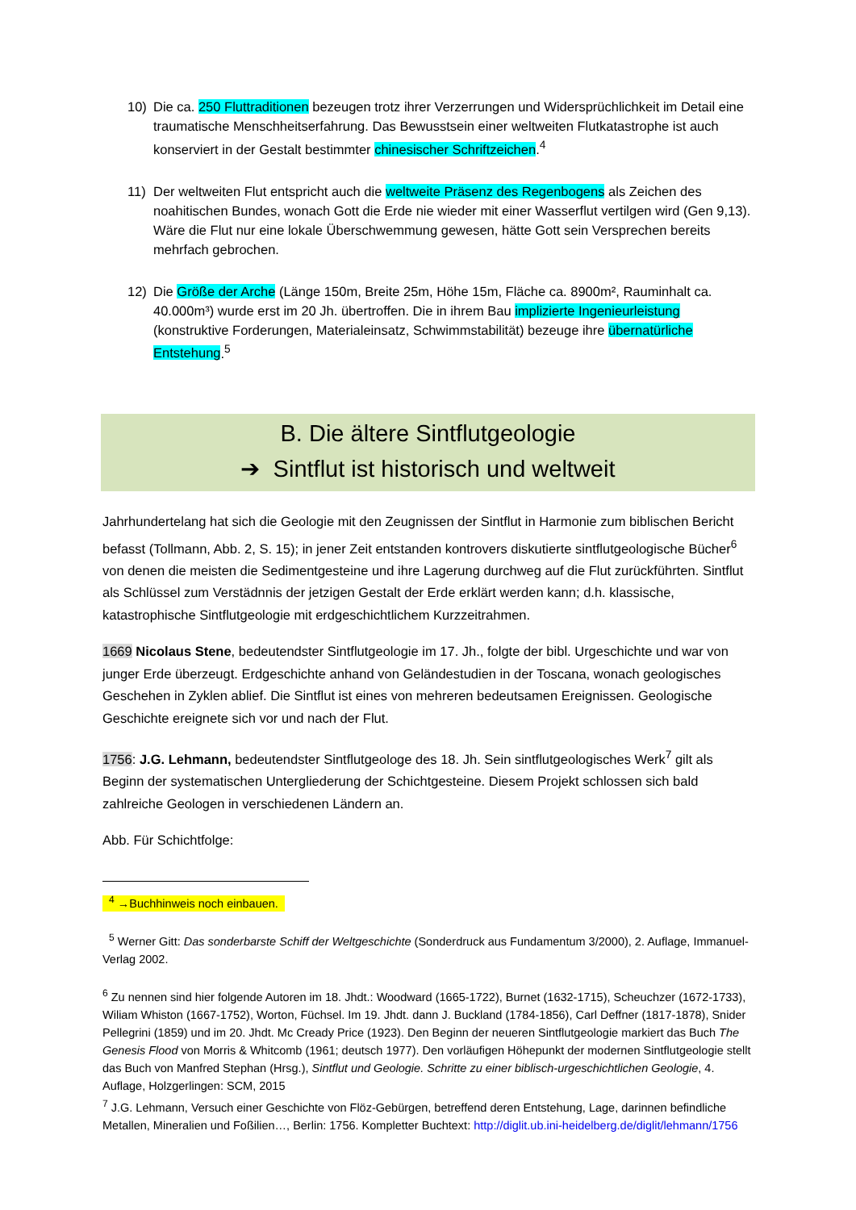10) Die ca. 250 Fluttraditionen bezeugen trotz ihrer Verzerrungen und Widersprüchlichkeit im Detail eine traumatische Menschheitserfahrung. Das Bewusstsein einer weltweiten Flutkatastrophe ist auch konserviert in der Gestalt bestimmter chinesischer Schriftzeichen.<sup>4</sup>
11) Der weltweiten Flut entspricht auch die weltweite Präsenz des Regenbogens als Zeichen des noahitischen Bundes, wonach Gott die Erde nie wieder mit einer Wasserflut vertilgen wird (Gen 9,13). Wäre die Flut nur eine lokale Überschwemmung gewesen, hätte Gott sein Versprechen bereits mehrfach gebrochen.
12) Die Größe der Arche (Länge 150m, Breite 25m, Höhe 15m, Fläche ca. 8900m², Rauminhalt ca. 40.000m³) wurde erst im 20 Jh. übertroffen. Die in ihrem Bau implizierte Ingenieurleistung (konstruktive Forderungen, Materialeinsatz, Schwimmstabilität) bezeuge ihre übernatürliche Entstehung.<sup>5</sup>
B. Die ältere Sintflutgeologie
➔ Sintflut ist historisch und weltweit
Jahrhundertelang hat sich die Geologie mit den Zeugnissen der Sintflut in Harmonie zum biblischen Bericht befasst (Tollmann, Abb. 2, S. 15); in jener Zeit entstanden kontrovers diskutierte sintflutgeologische Bücher<sup>6</sup> von denen die meisten die Sedimentgesteine und ihre Lagerung durchweg auf die Flut zurückführten. Sintflut als Schlüssel zum Verstädnnis der jetzigen Gestalt der Erde erklärt werden kann; d.h. klassische, katastrophische Sintflutgeologie mit erdgeschichtlichem Kurzzeitrahmen.
1669 Nicolaus Stene, bedeutendster Sintflutgeologie im 17. Jh., folgte der bibl. Urgeschichte und war von junger Erde überzeugt. Erdgeschichte anhand von Geländestudien in der Toscana, wonach geologisches Geschehen in Zyklen ablief. Die Sintflut ist eines von mehreren bedeutsamen Ereignissen. Geologische Geschichte ereignete sich vor und nach der Flut.
1756: J.G. Lehmann, bedeutendster Sintflutgeologe des 18. Jh. Sein sintflutgeologisches Werk<sup>7</sup> gilt als Beginn der systematischen Untergliederung der Schichtgesteine. Diesem Projekt schlossen sich bald zahlreiche Geologen in verschiedenen Ländern an.
Abb. Für Schichtfolge:
<sup>4</sup> →Buchhinweis noch einbauen.
<sup>5</sup> Werner Gitt: Das sonderbarste Schiff der Weltgeschichte (Sonderdruck aus Fundamentum 3/2000), 2. Auflage, Immanuel-Verlag 2002.
<sup>6</sup> Zu nennen sind hier folgende Autoren im 18. Jhdt.: Woodward (1665-1722), Burnet (1632-1715), Scheuchzer (1672-1733), Wiliam Whiston (1667-1752), Worton, Füchsel. Im 19. Jhdt. dann J. Buckland (1784-1856), Carl Deffner (1817-1878), Snider Pellegrini (1859) und im 20. Jhdt. Mc Cready Price (1923). Den Beginn der neueren Sintflutgeologie markiert das Buch The Genesis Flood von Morris & Whitcomb (1961; deutsch 1977). Den vorläufigen Höhepunkt der modernen Sintflutgeologie stellt das Buch von Manfred Stephan (Hrsg.), Sintflut und Geologie. Schritte zu einer biblisch-urgeschichtlichen Geologie, 4. Auflage, Holzgerlingen: SCM, 2015
<sup>7</sup> J.G. Lehmann, Versuch einer Geschichte von Flöz-Gebürgen, betreffend deren Entstehung, Lage, darinnen befindliche Metallen, Mineralien und Foßilien…, Berlin: 1756. Kompletter Buchtext: http://diglit.ub.ini-heidelberg.de/diglit/lehmann/1756